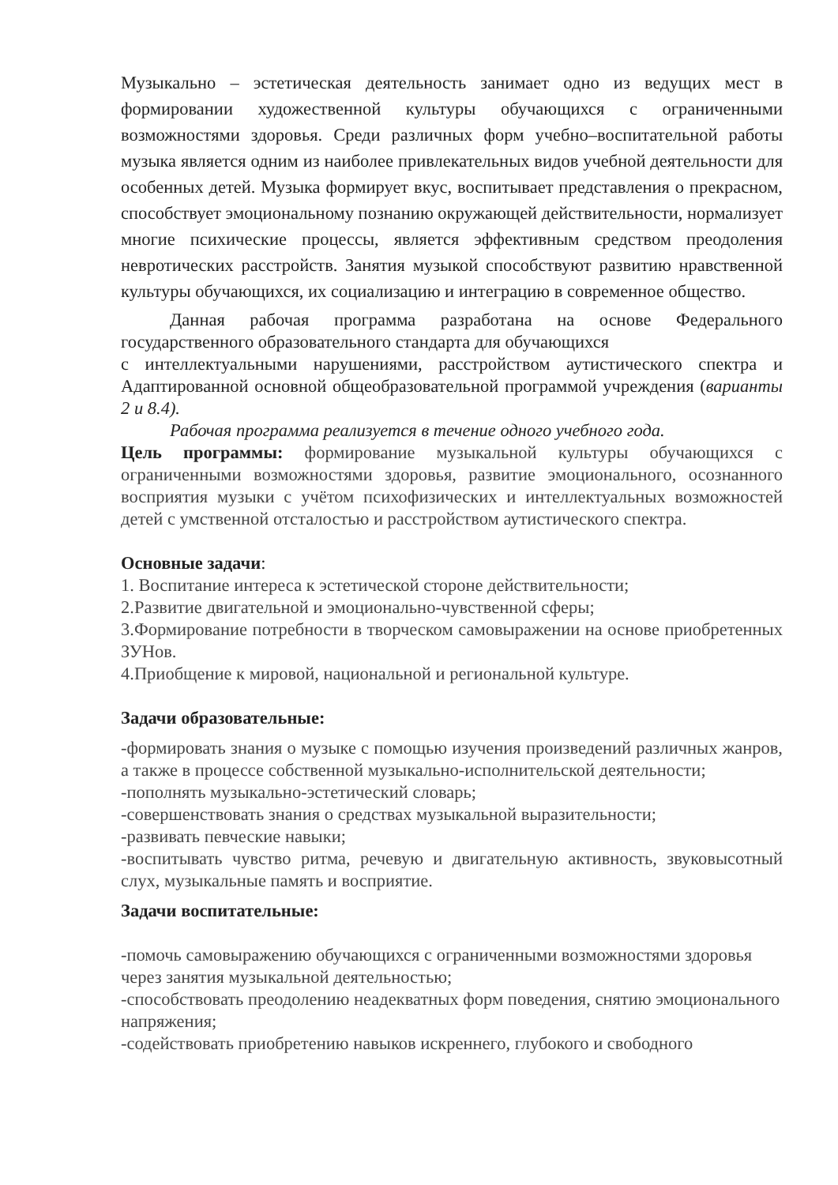Музыкально – эстетическая деятельность занимает одно из ведущих мест в формировании художественной культуры обучающихся с ограниченными возможностями здоровья. Среди различных форм учебно–воспитательной работы музыка является одним из наиболее привлекательных видов учебной деятельности для особенных детей. Музыка формирует вкус, воспитывает представления о прекрасном, способствует эмоциональному познанию окружающей действительности, нормализует многие психические процессы, является эффективным средством преодоления невротических расстройств. Занятия музыкой способствуют развитию нравственной культуры обучающихся, их социализацию и интеграцию в современное общество.
Данная рабочая программа разработана на основе Федерального государственного образовательного стандарта для обучающихся
с интеллектуальными нарушениями, расстройством аутистического спектра и Адаптированной основной общеобразовательной программой учреждения (варианты 2 и 8.4).
Рабочая программа реализуется в течение одного учебного года.
Цель программы: формирование музыкальной культуры обучающихся с ограниченными возможностями здоровья, развитие эмоционального, осознанного восприятия музыки с учётом психофизических и интеллектуальных возможностей детей с умственной отсталостью и расстройством аутистического спектра.
Основные задачи:
1. Воспитание интереса к эстетической стороне действительности;
2.Развитие двигательной и эмоционально-чувственной сферы;
3.Формирование потребности в творческом самовыражении на основе приобретенных ЗУНов.
4.Приобщение к мировой, национальной и региональной культуре.
Задачи образовательные:
-формировать знания о музыке с помощью изучения произведений различных жанров, а также в процессе собственной музыкально-исполнительской деятельности;
-пополнять музыкально-эстетический словарь;
-совершенствовать знания о средствах музыкальной выразительности;
-развивать певческие навыки;
-воспитывать чувство ритма, речевую и двигательную активность, звуковысотный слух, музыкальные память и восприятие.
Задачи воспитательные:
-помочь самовыражению обучающихся с ограниченными возможностями здоровья через занятия музыкальной деятельностью;
-способствовать преодолению неадекватных форм поведения, снятию эмоционального напряжения;
-содействовать приобретению навыков искреннего, глубокого и свободного